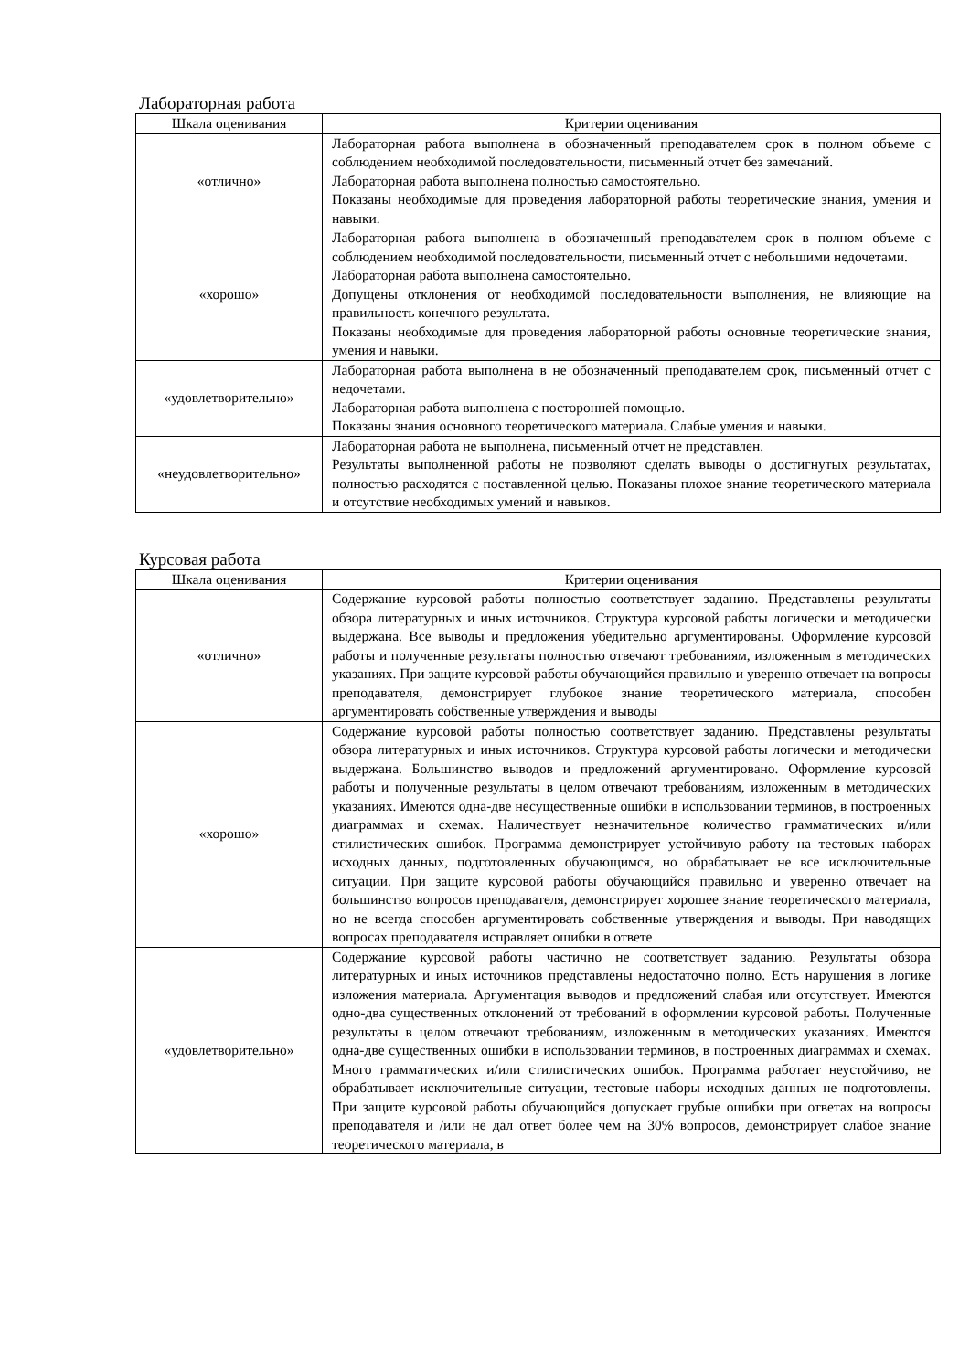Лабораторная работа
| Шкала оценивания | Критерии оценивания |
| --- | --- |
| «отлично» | Лабораторная работа выполнена в обозначенный преподавателем срок в полном объеме с соблюдением необходимой последовательности, письменный отчет без замечаний. Лабораторная работа выполнена полностью самостоятельно. Показаны необходимые для проведения лабораторной работы теоретические знания, умения и навыки. |
| «хорошо» | Лабораторная работа выполнена в обозначенный преподавателем срок в полном объеме с соблюдением необходимой последовательности, письменный отчет с небольшими недочетами. Лабораторная работа выполнена самостоятельно. Допущены отклонения от необходимой последовательности выполнения, не влияющие на правильность конечного результата. Показаны необходимые для проведения лабораторной работы основные теоретические знания, умения и навыки. |
| «удовлетворительно» | Лабораторная работа выполнена в не обозначенный преподавателем срок, письменный отчет с недочетами. Лабораторная работа выполнена с посторонней помощью. Показаны знания основного теоретического материала. Слабые умения и навыки. |
| «неудовлетворительно» | Лабораторная работа не выполнена, письменный отчет не представлен. Результаты выполненной работы не позволяют сделать выводы о достигнутых результатах, полностью расходятся с поставленной целью. Показаны плохое знание теоретического материала и отсутствие необходимых умений и навыков. |
Курсовая работа
| Шкала оценивания | Критерии оценивания |
| --- | --- |
| «отлично» | Содержание курсовой работы полностью соответствует заданию. Представлены результаты обзора литературных и иных источников. Структура курсовой работы логически и методически выдержана. Все выводы и предложения убедительно аргументированы. Оформление курсовой работы и полученные результаты полностью отвечают требованиям, изложенным в методических указаниях. При защите курсовой работы обучающийся правильно и уверенно отвечает на вопросы преподавателя, демонстрирует глубокое знание теоретического материала, способен аргументировать собственные утверждения и выводы |
| «хорошо» | Содержание курсовой работы полностью соответствует заданию. Представлены результаты обзора литературных и иных источников. Структура курсовой работы логически и методически выдержана. Большинство выводов и предложений аргументировано. Оформление курсовой работы и полученные результаты в целом отвечают требованиям, изложенным в методических указаниях. Имеются одна-две несущественные ошибки в использовании терминов, в построенных диаграммах и схемах. Наличествует незначительное количество грамматических и/или стилистических ошибок. Программа демонстрирует устойчивую работу на тестовых наборах исходных данных, подготовленных обучающимся, но обрабатывает не все исключительные ситуации. При защите курсовой работы обучающийся правильно и уверенно отвечает на большинство вопросов преподавателя, демонстрирует хорошее знание теоретического материала, но не всегда способен аргументировать собственные утверждения и выводы. При наводящих вопросах преподавателя исправляет ошибки в ответе |
| «удовлетворительно» | Содержание курсовой работы частично не соответствует заданию. Результаты обзора литературных и иных источников представлены недостаточно полно. Есть нарушения в логике изложения материала. Аргументация выводов и предложений слабая или отсутствует. Имеются одно-два существенных отклонений от требований в оформлении курсовой работы. Полученные результаты в целом отвечают требованиям, изложенным в методических указаниях. Имеются одна-две существенных ошибки в использовании терминов, в построенных диаграммах и схемах. Много грамматических и/или стилистических ошибок. Программа работает неустойчиво, не обрабатывает исключительные ситуации, тестовые наборы исходных данных не подготовлены. При защите курсовой работы обучающийся допускает грубые ошибки при ответах на вопросы преподавателя и /или не дал ответ более чем на 30% вопросов, демонстрирует слабое знание теоретического материала, в |